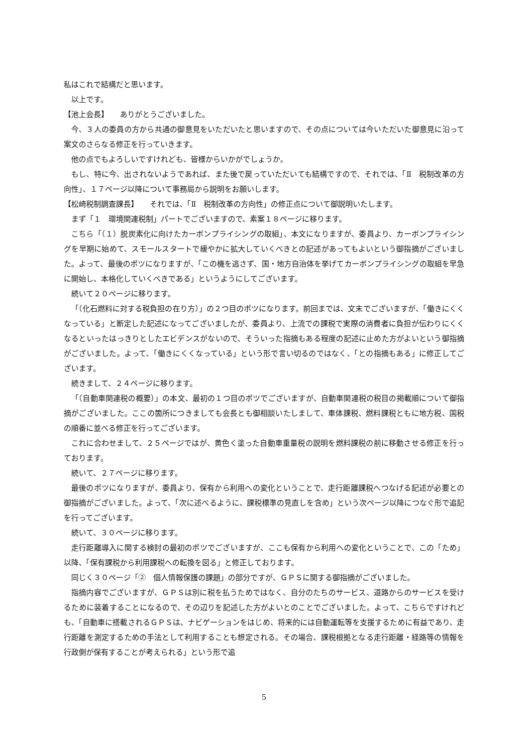私はこれで結構だと思います。
以上です。
【池上会長】　　ありがとうございました。
今、３人の委員の方から共通の御意見をいただいたと思いますので、その点については今いただいた御意見に沿って案文のさらなる修正を行っていきます。
他の点でもよろしいですけれども、皆様からいかがでしょうか。
もし、特に今、出されないようであれば、また後で戻っていただいても結構ですので、それでは、「Ⅱ　税制改革の方向性」、１７ページ以降について事務局から説明をお願いします。
【松崎税制調査課長】　　それでは、「Ⅱ　税制改革の方向性」の修正点について御説明いたします。
まず「１　環境関連税制」パートでございますので、素案１８ページに移ります。
こちら「（１）脱炭素化に向けたカーボンプライシングの取組」、本文になりますが、委員より、カーボンプライシングを早期に始めて、スモールスタートで緩やかに拡大していくべきとの記述があってもよいという御指摘がございました。よって、最後のポツになりますが、「この機を逃さず、国・地方自治体を挙げてカーボンプライシングの取組を早急に開始し、本格化していくべきである」というようにしてございます。
続いて２０ページに移ります。
「（化石燃料に対する税負担の在り方）」の２つ目のポツになります。前回までは、文末でございますが、「働きにくくなっている」と断定した記述になってございましたが、委員より、上流での課税で実際の消費者に負担が伝わりにくくなるといったはっきりとしたエビデンスがないので、そういった指摘もある程度の記述に止めた方がよいという御指摘がございました。よって、「働きにくくなっている」という形で言い切るのではなく、「との指摘もある」に修正してございます。
続きまして、２４ページに移ります。
「（自動車関連税の概要）」の本文、最初の１つ目のポツでございますが、自動車関連税の税目の掲載順について御指摘がございました。ここの箇所につきましても会長とも御相談いたしまして、車体課税、燃料課税ともに地方税、国税の順番に並べる修正を行ってございます。
これに合わせまして、２５ページではが、黄色く塗った自動車重量税の説明を燃料課税の前に移動させる修正を行っております。
続いて、２７ページに移ります。
最後のポツになりますが、委員より、保有から利用への変化ということで、走行距離課税へつなげる記述が必要との御指摘がございました。よって、「次に述べるように、課税標準の見直しを含め」という次ページ以降につなぐ形で追記を行ってございます。
続いて、３０ページに移ります。
走行距離導入に関する検討の最初のポツでございますが、ここも保有から利用への変化ということで、この「ため」以降、「保有課税から利用課税への転換を図る」と修正しております。
同じく３０ページ「②　個人情報保護の課題」の部分ですが、ＧＰＳに関する御指摘がございました。
指摘内容でございますが、ＧＰＳは別に税を払うためではなく、自分のたちのサービス、道路からのサービスを受けるために装着することになるので、その辺りを記述した方がよいとのことでございました。よって、こちらですけれども、「自動車に搭載されるＧＰＳは、ナビゲーションをはじめ、将来的には自動運転等を支援するために有益であり、走行距離を測定するための手法として利用することも想定される。その場合、課税根拠となる走行距離・経路等の情報を行政側が保有することが考えられる」という形で追
5